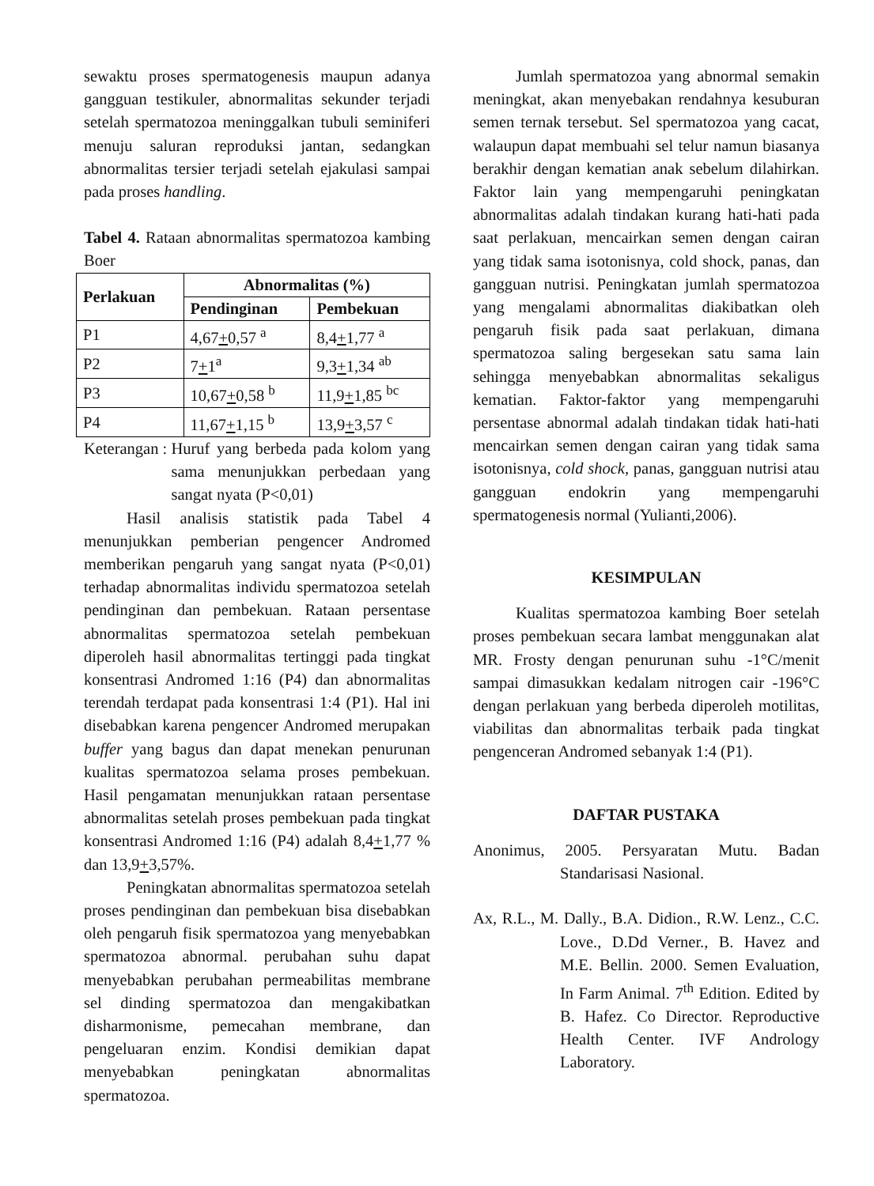sewaktu proses spermatogenesis maupun adanya gangguan testikuler, abnormalitas sekunder terjadi setelah spermatozoa meninggalkan tubuli seminiferi menuju saluran reproduksi jantan, sedangkan abnormalitas tersier terjadi setelah ejakulasi sampai pada proses handling.
Tabel 4. Rataan abnormalitas spermatozoa kambing Boer
| Perlakuan | Abnormalitas (%) | |
| --- | --- | --- |
| | Pendinginan | Pembekuan |
| P1 | 4,67 + 0,57 <sup>a</sup> | 8,4 + 1,77 <sup>a</sup> |
| P2 | 7 + 1<sup>a</sup> | 9,3 + 1,34 <sup>ab</sup> |
| P3 | 10,67 + 0,58 <sup>b</sup> | 11,9 + 1,85 <sup>bc</sup> |
| P4 | 11,67 + 1,15 <sup>b</sup> | 13,9 + 3,57 <sup>c</sup> |
Keterangan : Huruf yang berbeda pada kolom yang sama menunjukkan perbedaan yang sangat nyata (P<0,01)
Hasil analisis statistik pada Tabel 4 menunjukkan pemberian pengencer Andromed memberikan pengaruh yang sangat nyata (P<0,01) terhadap abnormalitas individu spermatozoa setelah pendinginan dan pembekuan. Rataan persentase abnormalitas spermatozoa setelah pembekuan diperoleh hasil abnormalitas tertinggi pada tingkat konsentrasi Andromed 1:16 (P4) dan abnormalitas terendah terdapat pada konsentrasi 1:4 (P1). Hal ini disebabkan karena pengencer Andromed merupakan buffer yang bagus dan dapat menekan penurunan kualitas spermatozoa selama proses pembekuan. Hasil pengamatan menunjukkan rataan persentase abnormalitas setelah proses pembekuan pada tingkat konsentrasi Andromed 1:16 (P4) adalah 8,4+1,77 % dan 13,9+3,57%.
Peningkatan abnormalitas spermatozoa setelah proses pendinginan dan pembekuan bisa disebabkan oleh pengaruh fisik spermatozoa yang menyebabkan spermatozoa abnormal. perubahan suhu dapat menyebabkan perubahan permeabilitas membrane sel dinding spermatozoa dan mengakibatkan disharmonisme, pemecahan membrane, dan pengeluaran enzim. Kondisi demikian dapat menyebabkan peningkatan abnormalitas spermatozoa.
Jumlah spermatozoa yang abnormal semakin meningkat, akan menyebakan rendahnya kesuburan semen ternak tersebut. Sel spermatozoa yang cacat, walaupun dapat membuahi sel telur namun biasanya berakhir dengan kematian anak sebelum dilahirkan. Faktor lain yang mempengaruhi peningkatan abnormalitas adalah tindakan kurang hati-hati pada saat perlakuan, mencairkan semen dengan cairan yang tidak sama isotonisnya, cold shock, panas, dan gangguan nutrisi. Peningkatan jumlah spermatozoa yang mengalami abnormalitas diakibatkan oleh pengaruh fisik pada saat perlakuan, dimana spermatozoa saling bergesekan satu sama lain sehingga menyebabkan abnormalitas sekaligus kematian. Faktor-faktor yang mempengaruhi persentase abnormal adalah tindakan tidak hati-hati mencairkan semen dengan cairan yang tidak sama isotonisnya, cold shock, panas, gangguan nutrisi atau gangguan endokrin yang mempengaruhi spermatogenesis normal (Yulianti,2006).
KESIMPULAN
Kualitas spermatozoa kambing Boer setelah proses pembekuan secara lambat menggunakan alat MR. Frosty dengan penurunan suhu -1°C/menit sampai dimasukkan kedalam nitrogen cair -196°C dengan perlakuan yang berbeda diperoleh motilitas, viabilitas dan abnormalitas terbaik pada tingkat pengenceran Andromed sebanyak 1:4 (P1).
DAFTAR PUSTAKA
Anonimus, 2005. Persyaratan Mutu. Badan Standarisasi Nasional.
Ax, R.L., M. Dally., B.A. Didion., R.W. Lenz., C.C. Love., D.Dd Verner., B. Havez and M.E. Bellin. 2000. Semen Evaluation, In Farm Animal. 7<sup>th</sup> Edition. Edited by B. Hafez. Co Director. Reproductive Health Center. IVF Andrology Laboratory.